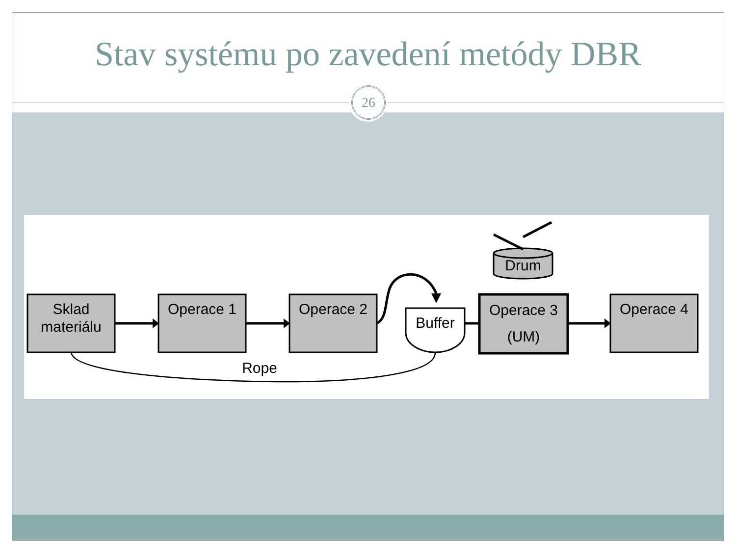Stav systému po zavedení metódy DBR
26
Sklad
materiálu
Operace 1
Operace 2
Buffer
Operace 3
(UM)
Operace 4
Drum
Rope